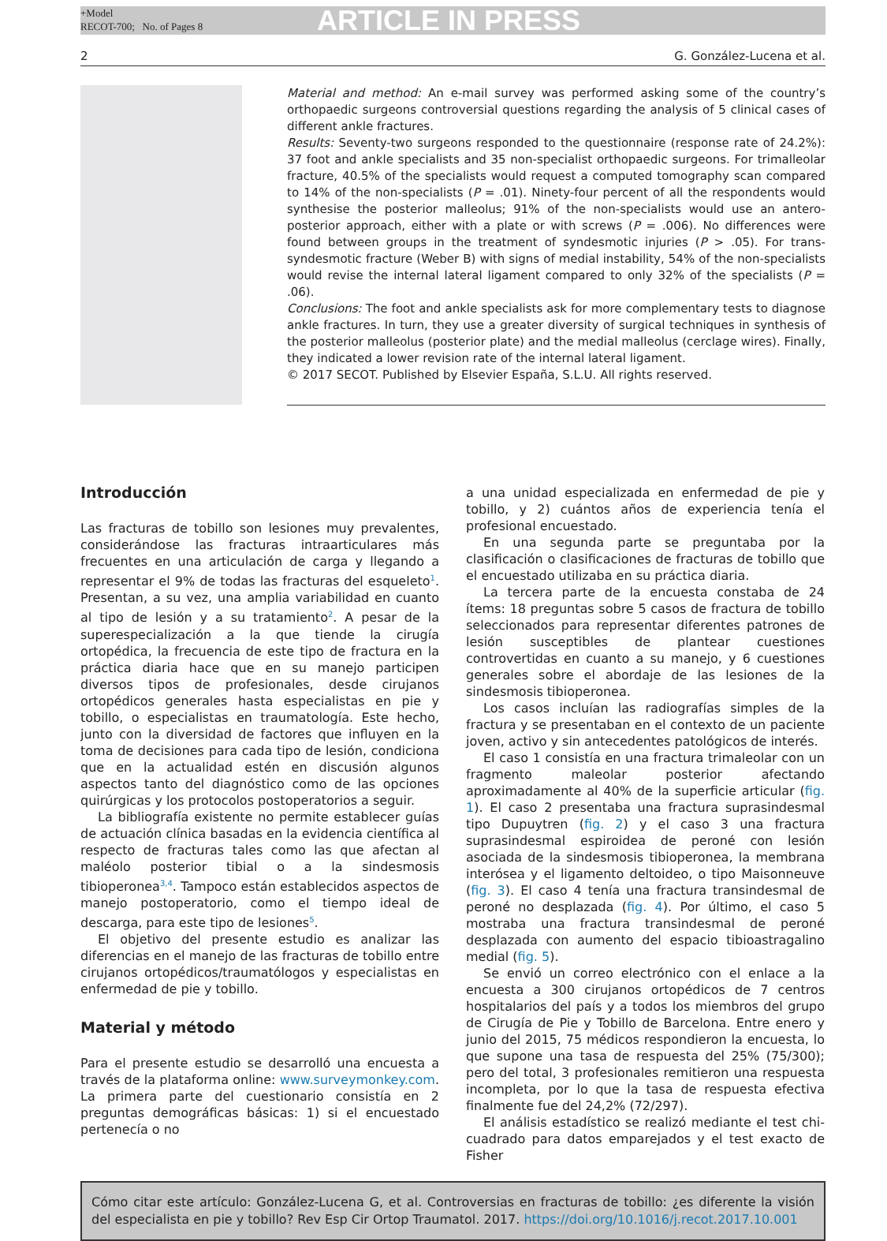+Model
RECOT-700; No. of Pages 8
ARTICLE IN PRESS
2 G. González-Lucena et al.
Material and method: An e-mail survey was performed asking some of the country’s orthopaedic surgeons controversial questions regarding the analysis of 5 clinical cases of different ankle fractures.
Results: Seventy-two surgeons responded to the questionnaire (response rate of 24.2%): 37 foot and ankle specialists and 35 non-specialist orthopaedic surgeons. For trimalleolar fracture, 40.5% of the specialists would request a computed tomography scan compared to 14% of the non-specialists (P = .01). Ninety-four percent of all the respondents would synthesise the posterior malleolus; 91% of the non-specialists would use an antero-posterior approach, either with a plate or with screws (P = .006). No differences were found between groups in the treatment of syndesmotic injuries (P > .05). For trans-syndesmotic fracture (Weber B) with signs of medial instability, 54% of the non-specialists would revise the internal lateral ligament compared to only 32% of the specialists (P = .06).
Conclusions: The foot and ankle specialists ask for more complementary tests to diagnose ankle fractures. In turn, they use a greater diversity of surgical techniques in synthesis of the posterior malleolus (posterior plate) and the medial malleolus (cerclage wires). Finally, they indicated a lower revision rate of the internal lateral ligament.
© 2017 SECOT. Published by Elsevier España, S.L.U. All rights reserved.
Introducción
Las fracturas de tobillo son lesiones muy prevalentes, considerándose las fracturas intraarticulares más frecuentes en una articulación de carga y llegando a representar el 9% de todas las fracturas del esqueleto<sup>1</sup>. Presentan, a su vez, una amplia variabilidad en cuanto al tipo de lesión y a su tratamiento<sup>2</sup>. A pesar de la superespecialización a la que tiende la cirugía ortopédica, la frecuencia de este tipo de fractura en la práctica diaria hace que en su manejo participen diversos tipos de profesionales, desde cirujanos ortopédicos generales hasta especialistas en pie y tobillo, o especialistas en traumatología. Este hecho, junto con la diversidad de factores que influyen en la toma de decisiones para cada tipo de lesión, condiciona que en la actualidad estén en discusión algunos aspectos tanto del diagnóstico como de las opciones quirúrgicas y los protocolos postoperatorios a seguir.
La bibliografía existente no permite establecer guías de actuación clínica basadas en la evidencia científica al respecto de fracturas tales como las que afectan al maléolo posterior tibial o a la sindesmosis tibioperonea<sup>3,4</sup>. Tampoco están establecidos aspectos de manejo postoperatorio, como el tiempo ideal de descarga, para este tipo de lesiones<sup>5</sup>.
El objetivo del presente estudio es analizar las diferencias en el manejo de las fracturas de tobillo entre cirujanos ortopédicos/traumatólogos y especialistas en enfermedad de pie y tobillo.
Material y método
Para el presente estudio se desarrolló una encuesta a través de la plataforma online: www.surveymonkey.com. La primera parte del cuestionario consistía en 2 preguntas demográficas básicas: 1) si el encuestado pertenecía o no
a una unidad especializada en enfermedad de pie y tobillo, y 2) cuántos años de experiencia tenía el profesional encuestado.
En una segunda parte se preguntaba por la clasificación o clasificaciones de fracturas de tobillo que el encuestado utilizaba en su práctica diaria.
La tercera parte de la encuesta constaba de 24 ítems: 18 preguntas sobre 5 casos de fractura de tobillo seleccionados para representar diferentes patrones de lesión susceptibles de plantear cuestiones controvertidas en cuanto a su manejo, y 6 cuestiones generales sobre el abordaje de las lesiones de la sindesmosis tibioperonea.
Los casos incluían las radiografías simples de la fractura y se presentaban en el contexto de un paciente joven, activo y sin antecedentes patológicos de interés.
El caso 1 consistía en una fractura trimaleolar con un fragmento maleolar posterior afectando aproximadamente al 40% de la superficie articular (fig. 1). El caso 2 presentaba una fractura suprasindesmal tipo Dupuytren (fig. 2) y el caso 3 una fractura suprasindesmal espiroidea de peroné con lesión asociada de la sindesmosis tibioperonea, la membrana interósea y el ligamento deltoideo, o tipo Maisonneuve (fig. 3). El caso 4 tenía una fractura transindesmal de peroné no desplazada (fig. 4). Por último, el caso 5 mostraba una fractura transindesmal de peroné desplazada con aumento del espacio tibioastragalino medial (fig. 5).
Se envió un correo electrónico con el enlace a la encuesta a 300 cirujanos ortopédicos de 7 centros hospitalarios del país y a todos los miembros del grupo de Cirugía de Pie y Tobillo de Barcelona. Entre enero y junio del 2015, 75 médicos respondieron la encuesta, lo que supone una tasa de respuesta del 25% (75/300); pero del total, 3 profesionales remitieron una respuesta incompleta, por lo que la tasa de respuesta efectiva finalmente fue del 24,2% (72/297).
El análisis estadístico se realizó mediante el test chi-cuadrado para datos emparejados y el test exacto de Fisher
Cómo citar este artículo: González-Lucena G, et al. Controversias en fracturas de tobillo: ¿es diferente la visión del especialista en pie y tobillo? Rev Esp Cir Ortop Traumatol. 2017. https://doi.org/10.1016/j.recot.2017.10.001